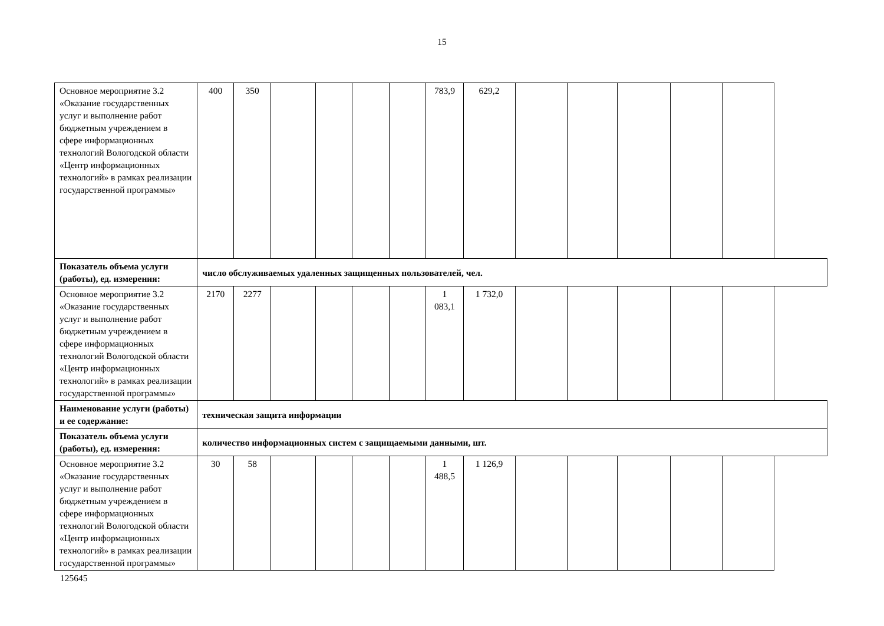15
| Основное мероприятие 3.2 «Оказание государственных услуг и выполнение работ бюджетным учреждением в сфере информационных технологий Вологодской области «Центр информационных технологий» в рамках реализации государственной программы» | 400 | 350 | | | | | 783,9 | 629,2 | | | | | |
| Показатель объема услуги (работы), ед. измерения: | число обслуживаемых удаленных защищенных пользователей, чел. | | | | | | | | | | | | |
| Основное мероприятие 3.2 «Оказание государственных услуг и выполнение работ бюджетным учреждением в сфере информационных технологий Вологодской области «Центр информационных технологий» в рамках реализации государственной программы» | 2170 | 2277 | | | | | 1 083,1 | 1 732,0 | | | | | |
| Наименование услуги (работы) и ее содержание: | техническая защита информации | | | | | | | | | | | | |
| Показатель объема услуги (работы), ед. измерения: | количество информационных систем с защищаемыми данными, шт. | | | | | | | | | | | | |
| Основное мероприятие 3.2 «Оказание государственных услуг и выполнение работ бюджетным учреждением в сфере информационных технологий Вологодской области «Центр информационных технологий» в рамках реализации государственной программы» | 30 | 58 | | | | | 1 488,5 | 1 126,9 | | | | | |
125645